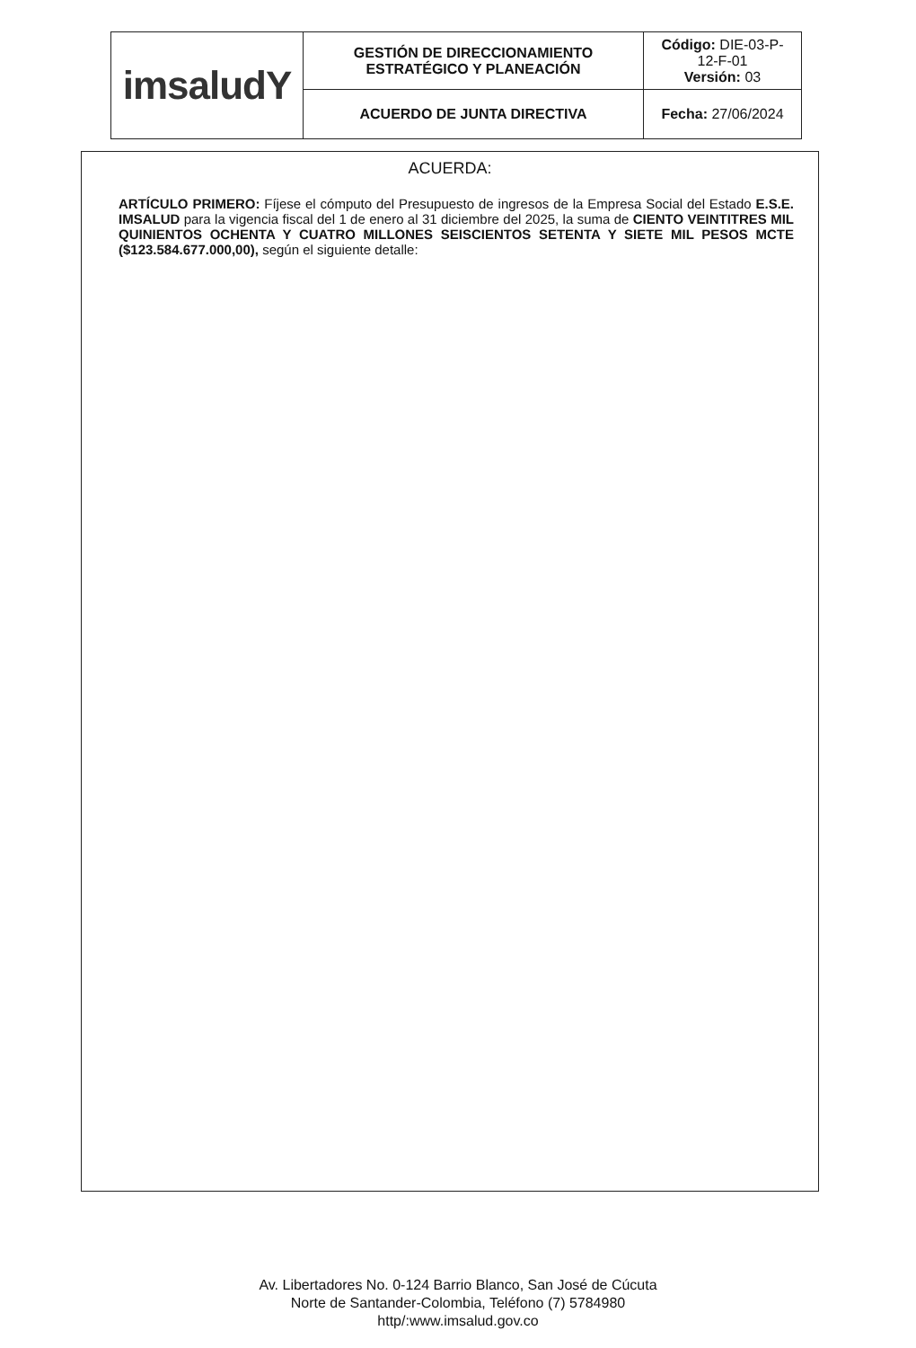| imsaludY | GESTIÓN DE DIRECCIONAMIENTO ESTRATÉGICO Y PLANEACIÓN | Código: DIE-03-P- 12-F-01 Versión: 03 |
| | ACUERDO DE JUNTA DIRECTIVA | Fecha: 27/06/2024 |
ACUERDA:
ARTÍCULO PRIMERO: Fíjese el cómputo del Presupuesto de ingresos de la Empresa Social del Estado E.S.E. IMSALUD para la vigencia fiscal del 1 de enero al 31 diciembre del 2025, la suma de CIENTO VEINTITRES MIL QUINIENTOS OCHENTA Y CUATRO MILLONES SEISCIENTOS SETENTA Y SIETE MIL PESOS MCTE ($123.584.677.000,00), según el siguiente detalle:
Av. Libertadores No. 0-124 Barrio Blanco, San José de Cúcuta
Norte de Santander-Colombia, Teléfono (7) 5784980
http/:www.imsalud.gov.co